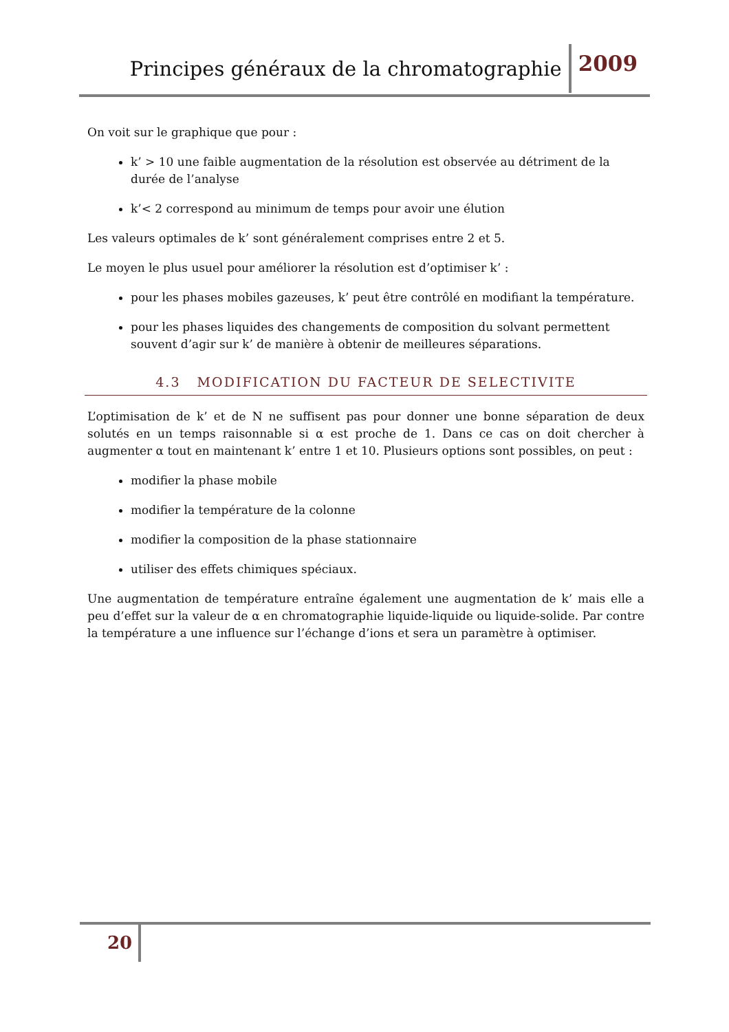Principes généraux de la chromatographie 2009
On voit sur le graphique que pour :
k’ > 10 une faible augmentation de la résolution est observée au détriment de la durée de l’analyse
k’< 2 correspond au minimum de temps pour avoir une élution
Les valeurs optimales de k’ sont généralement comprises entre 2 et 5.
Le moyen le plus usuel pour améliorer la résolution est d’optimiser k’ :
pour les phases mobiles gazeuses, k’ peut être contrôlé en modifiant la température.
pour les phases liquides des changements de composition du solvant permettent souvent d’agir sur k’ de manière à obtenir de meilleures séparations.
4.3 MODIFICATION DU FACTEUR DE SELECTIVITE
L’optimisation de k’ et de N ne suffisent pas pour donner une bonne séparation de deux solutés en un temps raisonnable si α est proche de 1. Dans ce cas on doit chercher à augmenter α tout en maintenant k’ entre 1 et 10. Plusieurs options sont possibles, on peut :
modifier la phase mobile
modifier la température de la colonne
modifier la composition de la phase stationnaire
utiliser des effets chimiques spéciaux.
Une augmentation de température entraîne également une augmentation de k’ mais elle a peu d’effet sur la valeur de α en chromatographie liquide-liquide ou liquide-solide. Par contre la température a une influence sur l’échange d’ions et sera un paramètre à optimiser.
20